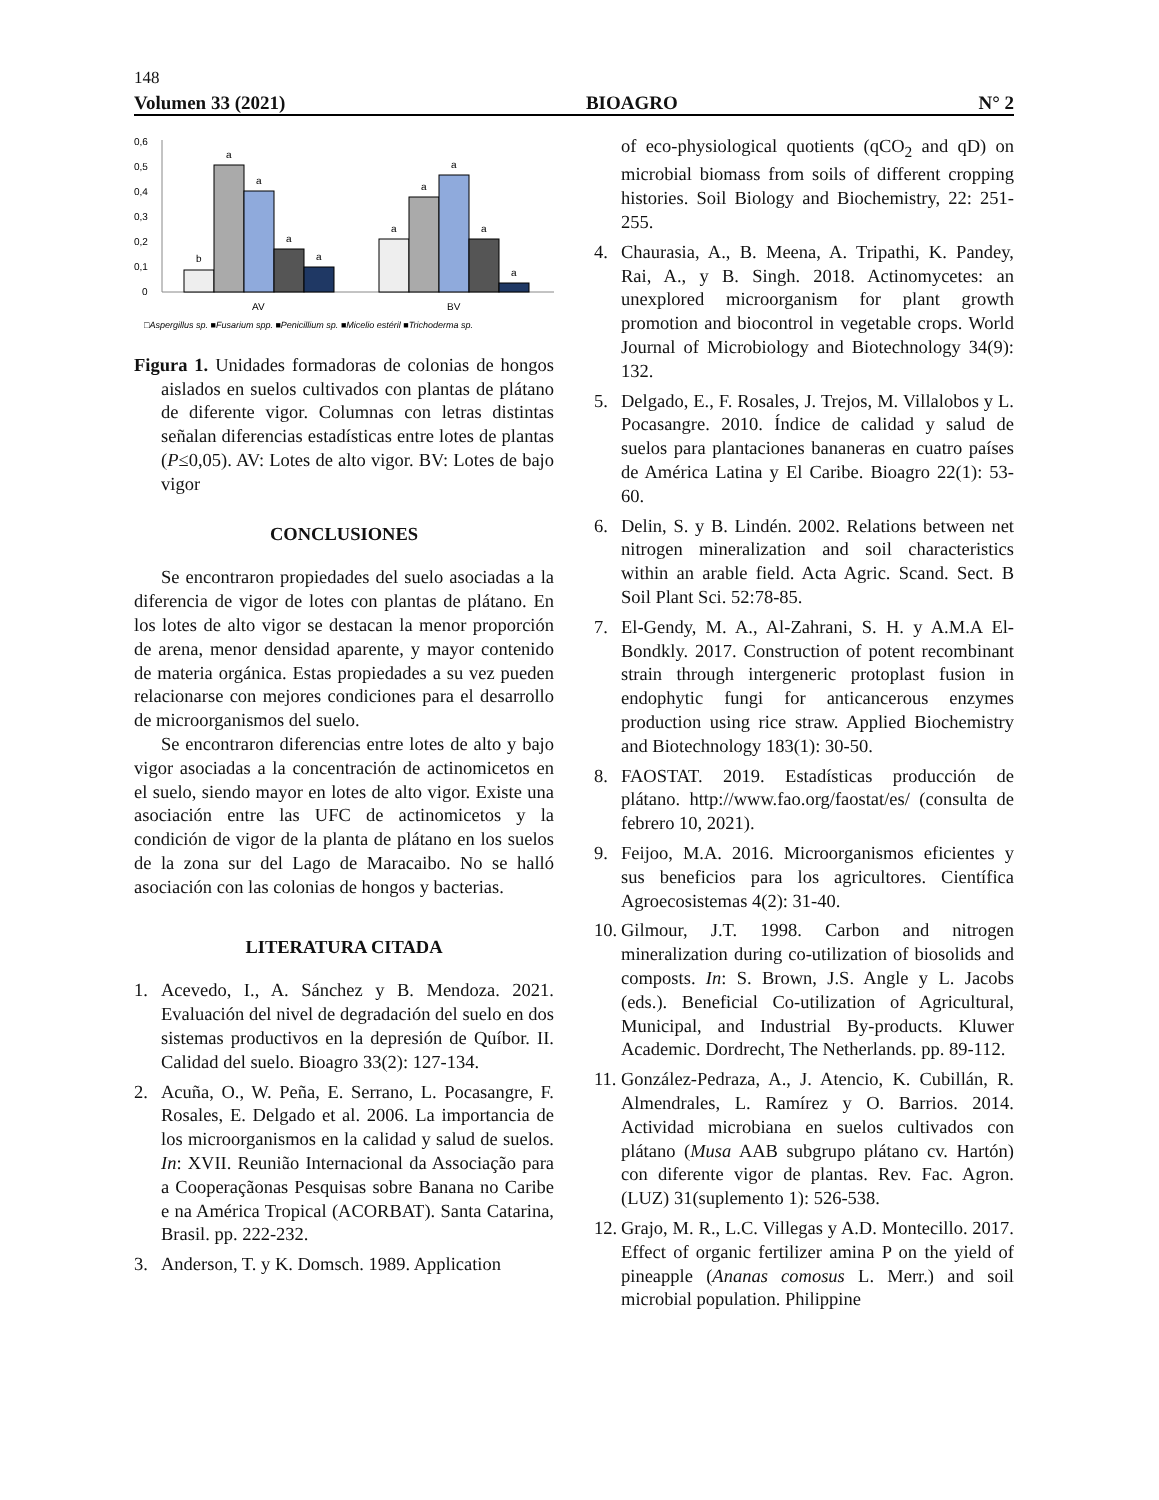148
Volumen 33 (2021) BIOAGRO N° 2
0,6
0,5
0,4
0,3
0,2
0,1
0
b
a
a
a
a
a
a
a
a
a
AV
BV
□Aspergillus sp. ■Fusarium spp. ■Penicillium sp. ■Micelio estéril ■Trichoderma sp.
Figura 1. Unidades formadoras de colonias de hongos aislados en suelos cultivados con plantas de plátano de diferente vigor. Columnas con letras distintas señalan diferencias estadísticas entre lotes de plantas (P≤0,05). AV: Lotes de alto vigor. BV: Lotes de bajo vigor
CONCLUSIONES
Se encontraron propiedades del suelo asociadas a la diferencia de vigor de lotes con plantas de plátano. En los lotes de alto vigor se destacan la menor proporción de arena, menor densidad aparente, y mayor contenido de materia orgánica. Estas propiedades a su vez pueden relacionarse con mejores condiciones para el desarrollo de microorganismos del suelo.
Se encontraron diferencias entre lotes de alto y bajo vigor asociadas a la concentración de actinomicetos en el suelo, siendo mayor en lotes de alto vigor. Existe una asociación entre las UFC de actinomicetos y la condición de vigor de la planta de plátano en los suelos de la zona sur del Lago de Maracaibo. No se halló asociación con las colonias de hongos y bacterias.
LITERATURA CITADA
1. Acevedo, I., A. Sánchez y B. Mendoza. 2021. Evaluación del nivel de degradación del suelo en dos sistemas productivos en la depresión de Quíbor. II. Calidad del suelo. Bioagro 33(2): 127-134.
2. Acuña, O., W. Peña, E. Serrano, L. Pocasangre, F. Rosales, E. Delgado et al. 2006. La importancia de los microorganismos en la calidad y salud de suelos. In: XVII. Reunião Internacional da Associação para a Cooperaçãonas Pesquisas sobre Banana no Caribe e na América Tropical (ACORBAT). Santa Catarina, Brasil. pp. 222-232.
3. Anderson, T. y K. Domsch. 1989. Application
of eco-physiological quotients (qCO<sub>2</sub> and qD) on microbial biomass from soils of different cropping histories. Soil Biology and Biochemistry, 22: 251-255.
4. Chaurasia, A., B. Meena, A. Tripathi, K. Pandey, Rai, A., y B. Singh. 2018. Actinomycetes: an unexplored microorganism for plant growth promotion and biocontrol in vegetable crops. World Journal of Microbiology and Biotechnology 34(9): 132.
5. Delgado, E., F. Rosales, J. Trejos, M. Villalobos y L. Pocasangre. 2010. Índice de calidad y salud de suelos para plantaciones bananeras en cuatro países de América Latina y El Caribe. Bioagro 22(1): 53-60.
6. Delin, S. y B. Lindén. 2002. Relations between net nitrogen mineralization and soil characteristics within an arable field. Acta Agric. Scand. Sect. B Soil Plant Sci. 52:78-85.
7. El-Gendy, M. A., Al-Zahrani, S. H. y A.M.A El-Bondkly. 2017. Construction of potent recombinant strain through intergeneric protoplast fusion in endophytic fungi for anticancerous enzymes production using rice straw. Applied Biochemistry and Biotechnology 183(1): 30-50.
8. FAOSTAT. 2019. Estadísticas producción de plátano. http://www.fao.org/faostat/es/ (consulta de febrero 10, 2021).
9. Feijoo, M.A. 2016. Microorganismos eficientes y sus beneficios para los agricultores. Científica Agroecosistemas 4(2): 31-40.
10. Gilmour, J.T. 1998. Carbon and nitrogen mineralization during co-utilization of biosolids and composts. In: S. Brown, J.S. Angle y L. Jacobs (eds.). Beneficial Co-utilization of Agricultural, Municipal, and Industrial By-products. Kluwer Academic. Dordrecht, The Netherlands. pp. 89-112.
11. González-Pedraza, A., J. Atencio, K. Cubillán, R. Almendrales, L. Ramírez y O. Barrios. 2014. Actividad microbiana en suelos cultivados con plátano (Musa AAB subgrupo plátano cv. Hartón) con diferente vigor de plantas. Rev. Fac. Agron. (LUZ) 31(suplemento 1): 526-538.
12. Grajo, M. R., L.C. Villegas y A.D. Montecillo. 2017. Effect of organic fertilizer amina P on the yield of pineapple (Ananas comosus L. Merr.) and soil microbial population. Philippine